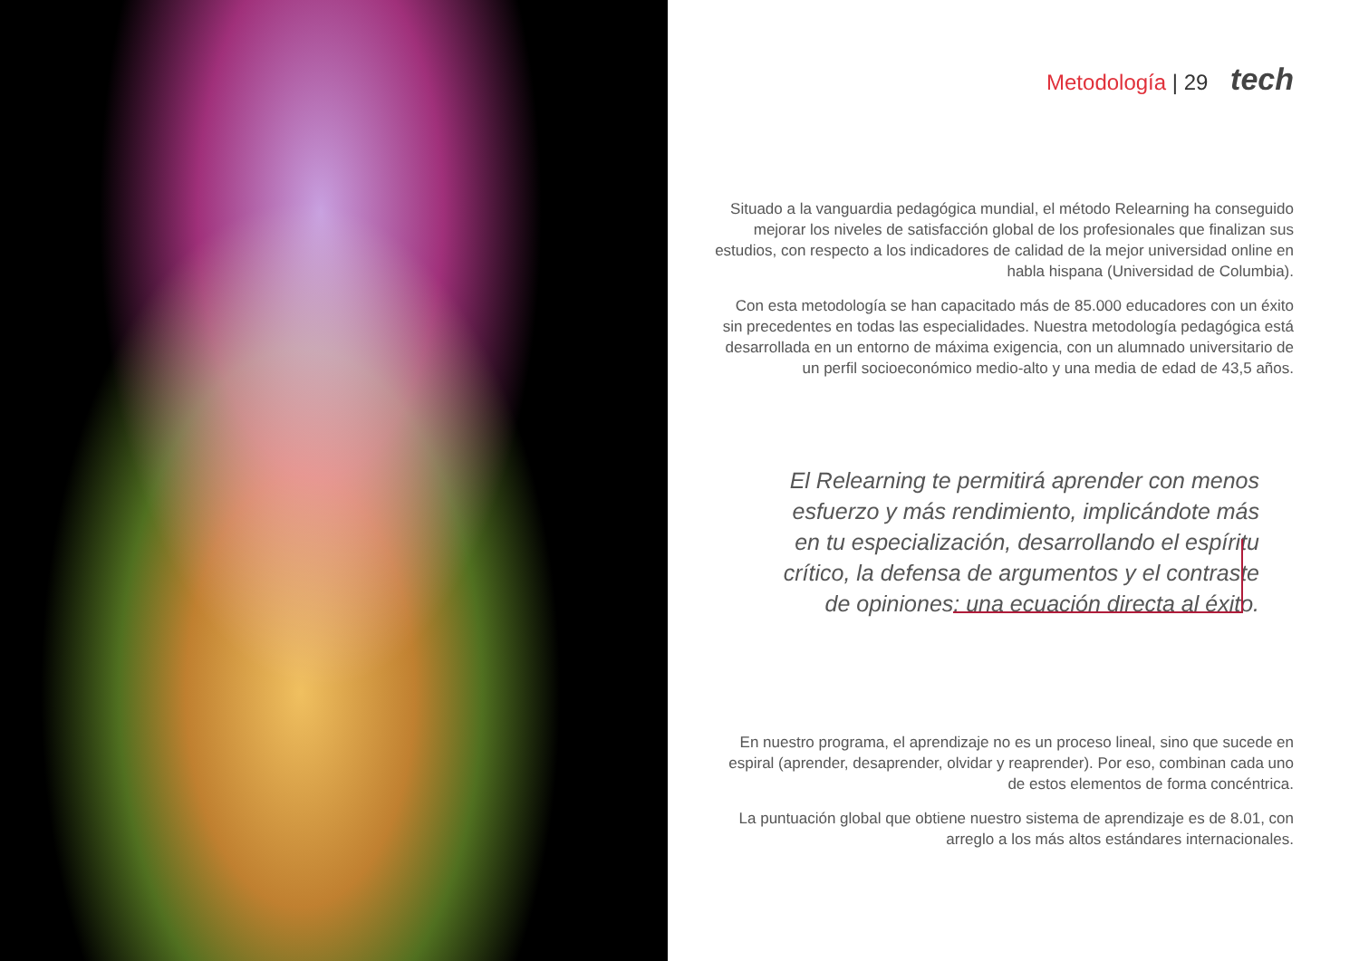Metodología | 29 tech
Situado a la vanguardia pedagógica mundial, el método Relearning ha conseguido mejorar los niveles de satisfacción global de los profesionales que finalizan sus estudios, con respecto a los indicadores de calidad de la mejor universidad online en habla hispana (Universidad de Columbia).
Con esta metodología se han capacitado más de 85.000 educadores con un éxito sin precedentes en todas las especialidades. Nuestra metodología pedagógica está desarrollada en un entorno de máxima exigencia, con un alumnado universitario de un perfil socioeconómico medio-alto y una media de edad de 43,5 años.
El Relearning te permitirá aprender con menos esfuerzo y más rendimiento, implicándote más en tu especialización, desarrollando el espíritu crítico, la defensa de argumentos y el contraste de opiniones: una ecuación directa al éxito.
En nuestro programa, el aprendizaje no es un proceso lineal, sino que sucede en espiral (aprender, desaprender, olvidar y reaprender). Por eso, combinan cada uno de estos elementos de forma concéntrica.
La puntuación global que obtiene nuestro sistema de aprendizaje es de 8.01, con arreglo a los más altos estándares internacionales.